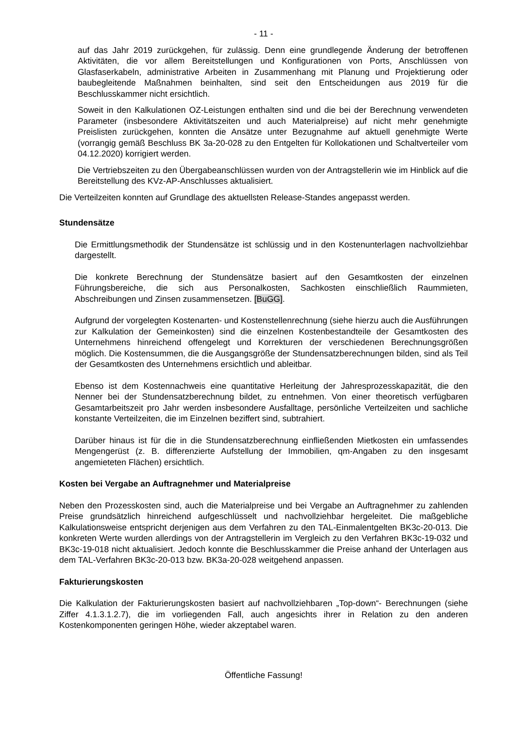- 11 -
auf das Jahr 2019 zurückgehen, für zulässig. Denn eine grundlegende Änderung der betroffenen Aktivitäten, die vor allem Bereitstellungen und Konfigurationen von Ports, Anschlüssen von Glasfaserkabeln, administrative Arbeiten in Zusammenhang mit Planung und Projektierung oder baubegleitende Maßnahmen beinhalten, sind seit den Entscheidungen aus 2019 für die Beschlusskammer nicht ersichtlich.
Soweit in den Kalkulationen OZ-Leistungen enthalten sind und die bei der Berechnung verwendeten Parameter (insbesondere Aktivitätszeiten und auch Materialpreise) auf nicht mehr genehmigte Preislisten zurückgehen, konnten die Ansätze unter Bezugnahme auf aktuell genehmigte Werte (vorrangig gemäß Beschluss BK 3a-20-028 zu den Entgelten für Kollokationen und Schaltverteiler vom 04.12.2020) korrigiert werden.
Die Vertriebszeiten zu den Übergabeanschlüssen wurden von der Antragstellerin wie im Hinblick auf die Bereitstellung des KVz-AP-Anschlusses aktualisiert.
Die Verteilzeiten konnten auf Grundlage des aktuellsten Release-Standes angepasst werden.
Stundensätze
Die Ermittlungsmethodik der Stundensätze ist schlüssig und in den Kostenunterlagen nachvollziehbar dargestellt.
Die konkrete Berechnung der Stundensätze basiert auf den Gesamtkosten der einzelnen Führungsbereiche, die sich aus Personalkosten, Sachkosten einschließlich Raummieten, Abschreibungen und Zinsen zusammensetzen. [BuGG].
Aufgrund der vorgelegten Kostenarten- und Kostenstellenrechnung (siehe hierzu auch die Ausführungen zur Kalkulation der Gemeinkosten) sind die einzelnen Kostenbestandteile der Gesamtkosten des Unternehmens hinreichend offengelegt und Korrekturen der verschiedenen Berechnungsgrößen möglich. Die Kostensummen, die die Ausgangsgröße der Stundensatzberechnungen bilden, sind als Teil der Gesamtkosten des Unternehmens ersichtlich und ableitbar.
Ebenso ist dem Kostennachweis eine quantitative Herleitung der Jahresprozesskapazität, die den Nenner bei der Stundensatzberechnung bildet, zu entnehmen. Von einer theoretisch verfügbaren Gesamtarbeitszeit pro Jahr werden insbesondere Ausfalltage, persönliche Verteilzeiten und sachliche konstante Verteilzeiten, die im Einzelnen beziffert sind, subtrahiert.
Darüber hinaus ist für die in die Stundensatzberechnung einfließenden Mietkosten ein umfassendes Mengengerüst (z. B. differenzierte Aufstellung der Immobilien, qm-Angaben zu den insgesamt angemieteten Flächen) ersichtlich.
Kosten bei Vergabe an Auftragnehmer und Materialpreise
Neben den Prozesskosten sind, auch die Materialpreise und bei Vergabe an Auftragnehmer zu zahlenden Preise grundsätzlich hinreichend aufgeschlüsselt und nachvollziehbar hergeleitet. Die maßgebliche Kalkulationsweise entspricht derjenigen aus dem Verfahren zu den TAL-Einmalentgelten BK3c-20-013. Die konkreten Werte wurden allerdings von der Antragstellerin im Vergleich zu den Verfahren BK3c-19-032 und BK3c-19-018 nicht aktualisiert. Jedoch konnte die Beschlusskammer die Preise anhand der Unterlagen aus dem TAL-Verfahren BK3c-20-013 bzw. BK3a-20-028 weitgehend anpassen.
Fakturierungskosten
Die Kalkulation der Fakturierungskosten basiert auf nachvollziehbaren „Top-down“- Berechnungen (siehe Ziffer 4.1.3.1.2.7), die im vorliegenden Fall, auch angesichts ihrer in Relation zu den anderen Kostenkomponenten geringen Höhe, wieder akzeptabel waren.
Öffentliche Fassung!